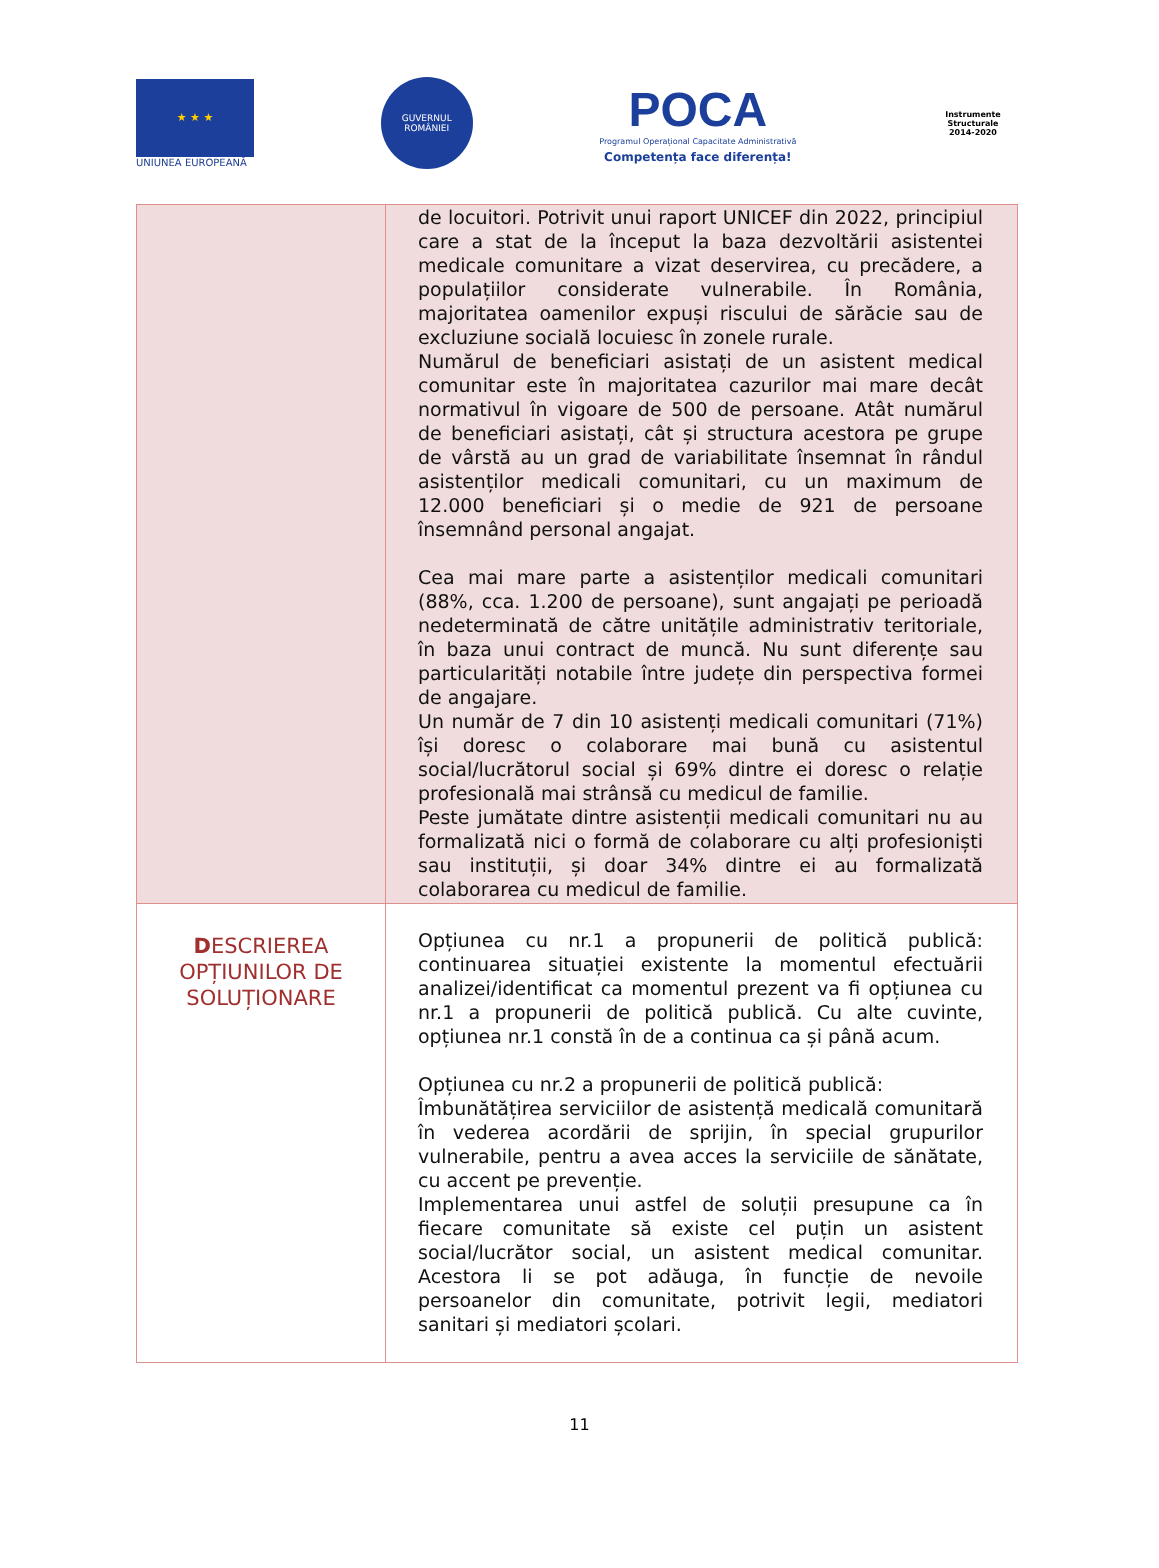★ ★ ★
UNIUNEA EUROPEANĂ
GUVERNUL
ROMÂNIEI
POCA
Programul Operațional Capacitate Administrativă
Competența face diferența!
Instrumente Structurale
2014-2020
| | de locuitori. Potrivit unui raport UNICEF din 2022, principiul care a stat de la început la baza dezvoltării asistentei medicale comunitare a vizat deservirea, cu precădere, a populațiilor considerate vulnerabile. În România, majoritatea oamenilor expuși riscului de sărăcie sau de excluziune socială locuiesc în zonele rurale. Numărul de beneficiari asistați de un asistent medical comunitar este în majoritatea cazurilor mai mare decât normativul în vigoare de 500 de persoane. Atât numărul de beneficiari asistați, cât și structura acestora pe grupe de vârstă au un grad de variabilitate însemnat în rândul asistenților medicali comunitari, cu un maximum de 12.000 beneficiari și o medie de 921 de persoane însemnând personal angajat. Cea mai mare parte a asistenților medicali comunitari (88%, cca. 1.200 de persoane), sunt angajați pe perioadă nedeterminată de către unitățile administrativ teritoriale, în baza unui contract de muncă. Nu sunt diferențe sau particularități notabile între județe din perspectiva formei de angajare. Un număr de 7 din 10 asistenți medicali comunitari (71%) își doresc o colaborare mai bună cu asistentul social/lucrătorul social și 69% dintre ei doresc o relație profesională mai strânsă cu medicul de familie. Peste jumătate dintre asistenții medicali comunitari nu au formalizată nici o formă de colaborare cu alți profesioniști sau instituții, și doar 34% dintre ei au formalizată colaborarea cu medicul de familie. |
| D ESCRIEREA OPȚIUNILOR DE SOLUȚIONARE | Opțiunea cu nr.1 a propunerii de politică publică: continuarea situației existente la momentul efectuării analizei/identificat ca momentul prezent va fi opțiunea cu nr.1 a propunerii de politică publică. Cu alte cuvinte, opțiunea nr.1 constă în de a continua ca și până acum. Opțiunea cu nr.2 a propunerii de politică publică: Îmbunătățirea serviciilor de asistență medicală comunitară în vederea acordării de sprijin, în special grupurilor vulnerabile, pentru a avea acces la serviciile de sănătate, cu accent pe prevenție. Implementarea unui astfel de soluții presupune ca în fiecare comunitate să existe cel puțin un asistent social/lucrător social, un asistent medical comunitar. Acestora li se pot adăuga, în funcție de nevoile persoanelor din comunitate, potrivit legii, mediatori sanitari și mediatori școlari. |
11